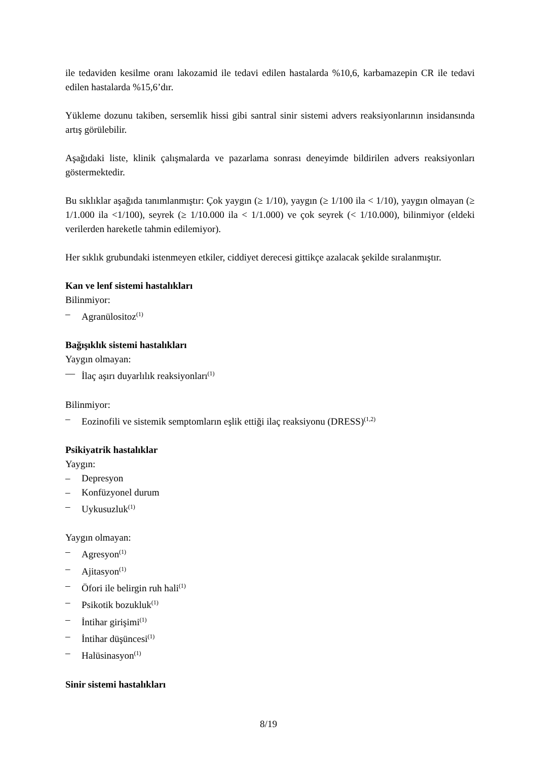ile tedaviden kesilme oranı lakozamid ile tedavi edilen hastalarda %10,6, karbamazepin CR ile tedavi edilen hastalarda %15,6’dır.
Yükleme dozunu takiben, sersemlik hissi gibi santral sinir sistemi advers reaksiyonlarının insidansında artış görülebilir.
Aşağıdaki liste, klinik çalışmalarda ve pazarlama sonrası deneyimde bildirilen advers reaksiyonları göstermektedir.
Bu sıklıklar aşağıda tanımlanmıştır: Çok yaygın (≥ 1/10), yaygın (≥ 1/100 ila < 1/10), yaygın olmayan (≥ 1/1.000 ila <1/100), seyrek (≥ 1/10.000 ila < 1/1.000) ve çok seyrek (< 1/10.000), bilinmiyor (eldeki verilerden hareketle tahmin edilemiyor).
Her sıklık grubundaki istenmeyen etkiler, ciddiyet derecesi gittikçe azalacak şekilde sıralanmıştır.
Kan ve lenf sistemi hastalıkları
Bilinmiyor:
– Agranülositoz<sup>(1)</sup>
Bağışıklık sistemi hastalıkları
Yaygın olmayan:
— İlaç aşırı duyarlılık reaksiyonları<sup>(1)</sup>
Bilinmiyor:
– Eozinofili ve sistemik semptomların eşlik ettiği ilaç reaksiyonu (DRESS)<sup>(1,2)</sup>
Psikiyatrik hastalıklar
Yaygın:
– Depresyon
– Konfüzyonel durum
– Uykusuzluk<sup>(1)</sup>
Yaygın olmayan:
– Agresyon<sup>(1)</sup>
– Ajitasyon<sup>(1)</sup>
– Öfori ile belirgin ruh hali<sup>(1)</sup>
– Psikotik bozukluk<sup>(1)</sup>
– İntihar girişimi<sup>(1)</sup>
– İntihar düşüncesi<sup>(1)</sup>
– Halüsinasyon<sup>(1)</sup>
Sinir sistemi hastalıkları
8/19